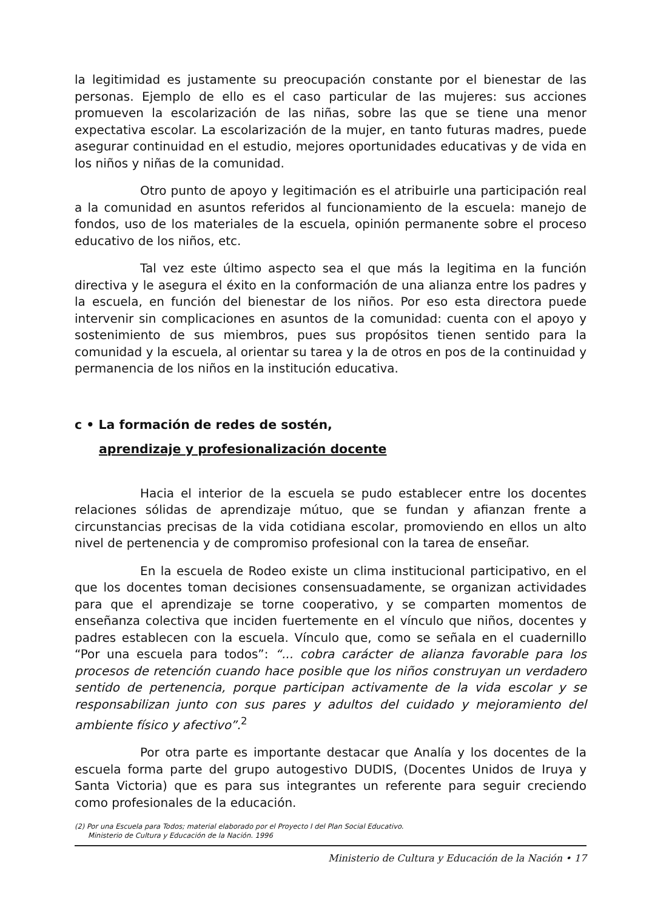la legitimidad es justamente su preocupación constante por el bienestar de las personas. Ejemplo de ello es el caso particular de las mujeres: sus acciones promueven la escolarización de las niñas, sobre las que se tiene una menor expectativa escolar. La escolarización de la mujer, en tanto futuras madres, puede asegurar continuidad en el estudio, mejores oportunidades educativas y de vida en los niños y niñas de la comunidad.
Otro punto de apoyo y legitimación es el atribuirle una participación real a la comunidad en asuntos referidos al funcionamiento de la escuela: manejo de fondos, uso de los materiales de la escuela, opinión permanente sobre el proceso educativo de los niños, etc.
Tal vez este último aspecto sea el que más la legitima en la función directiva y le asegura el éxito en la conformación de una alianza entre los padres y la escuela, en función del bienestar de los niños. Por eso esta directora puede intervenir sin complicaciones en asuntos de la comunidad: cuenta con el apoyo y sostenimiento de sus miembros, pues sus propósitos tienen sentido para la comunidad y la escuela, al orientar su tarea y la de otros en pos de la continuidad y permanencia de los niños en la institución educativa.
c • La formación de redes de sostén,
aprendizaje y profesionalización docente
Hacia el interior de la escuela se pudo establecer entre los docentes relaciones sólidas de aprendizaje mútuo, que se fundan y afianzan frente a circunstancias precisas de la vida cotidiana escolar, promoviendo en ellos un alto nivel de pertenencia y de compromiso profesional con la tarea de enseñar.
En la escuela de Rodeo existe un clima institucional participativo, en el que los docentes toman decisiones consensuadamente, se organizan actividades para que el aprendizaje se torne cooperativo, y se comparten momentos de enseñanza colectiva que inciden fuertemente en el vínculo que niños, docentes y padres establecen con la escuela. Vínculo que, como se señala en el cuadernillo “Por una escuela para todos”: “... cobra carácter de alianza favorable para los procesos de retención cuando hace posible que los niños construyan un verdadero sentido de pertenencia, porque participan activamente de la vida escolar y se responsabilizan junto con sus pares y adultos del cuidado y mejoramiento del ambiente físico y afectivo”.<sup>2</sup>
Por otra parte es importante destacar que Analía y los docentes de la escuela forma parte del grupo autogestivo DUDIS, (Docentes Unidos de Iruya y Santa Victoria) que es para sus integrantes un referente para seguir creciendo como profesionales de la educación.
(2) Por una Escuela para Todos; material elaborado por el Proyecto I del Plan Social Educativo.
Ministerio de Cultura y Educación de la Nación. 1996
Ministerio de Cultura y Educación de la Nación • 17